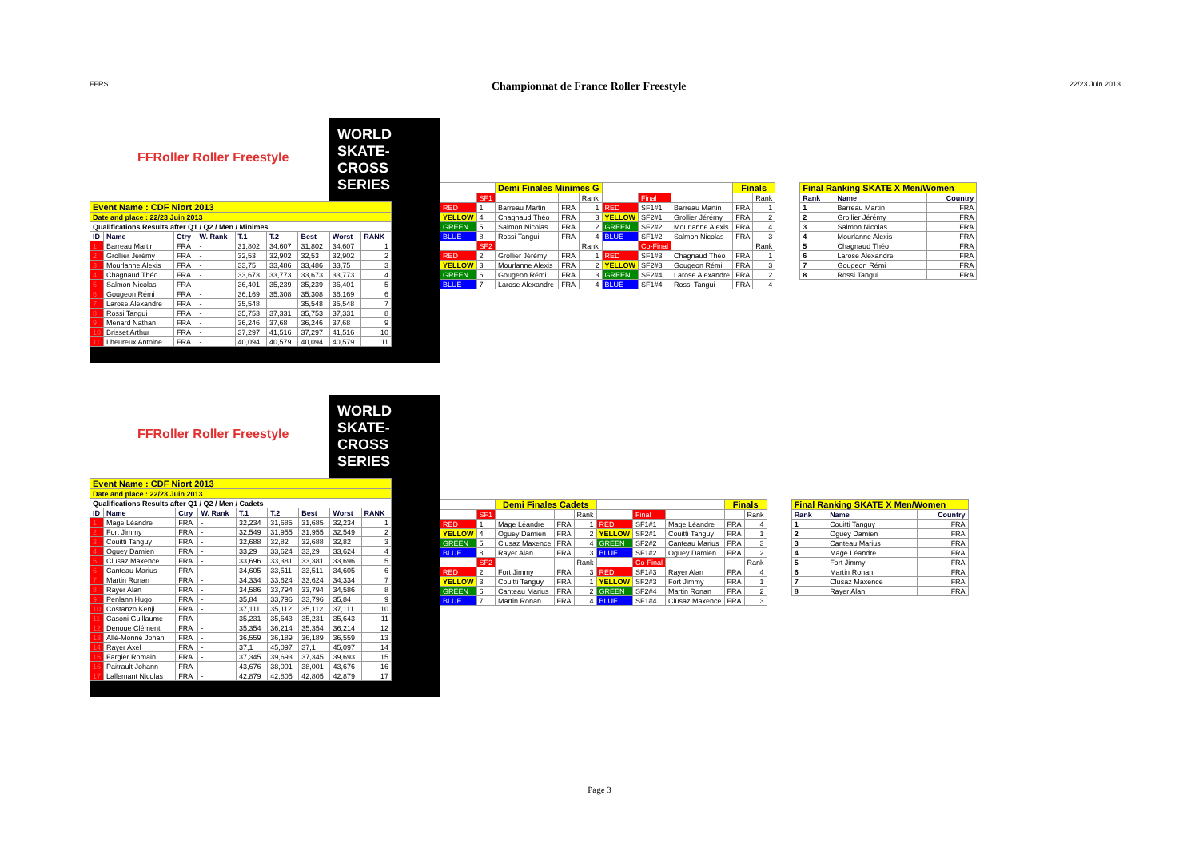FFRS Championnat de France Roller Freestyle 22/23 Juin 2013
FFRoller Roller Freestyle
WORLD SKATE-CROSS SERIES
| Event Name : CDF Niort 2013 | | | | | | | | |
| Date and place : 22/23 Juin 2013 | | | | | | | | |
| Qualifications Results after Q1 / Q2 / Men / Minimes | | | | | | | | |
| ID | Name | Ctry | W. Rank | T.1 | T.2 | Best | Worst | RANK |
| 1 | Barreau Martin | FRA | - | 31,802 | 34,607 | 31,802 | 34,607 | 1 |
| 2 | Grollier Jérémy | FRA | - | 32,53 | 32,902 | 32,53 | 32,902 | 2 |
| 3 | Mourlanne Alexis | FRA | - | 33,75 | 33,486 | 33,486 | 33,75 | 3 |
| 4 | Chagnaud Théo | FRA | - | 33,673 | 33,773 | 33,673 | 33,773 | 4 |
| 5 | Salmon Nicolas | FRA | - | 36,401 | 35,239 | 35,239 | 36,401 | 5 |
| 6 | Gougeon Rémi | FRA | - | 36,169 | 35,308 | 35,308 | 36,169 | 6 |
| 7 | Larose Alexandre | FRA | - | 35,548 | | 35,548 | 35,548 | 7 |
| 8 | Rossi Tangui | FRA | - | 35,753 | 37,331 | 35,753 | 37,331 | 8 |
| 9 | Menard Nathan | FRA | - | 36,246 | 37,68 | 36,246 | 37,68 | 9 |
| 10 | Brisset Arthur | FRA | - | 37,297 | 41,516 | 37,297 | 41,516 | 10 |
| 11 | Lheureux Antoine | FRA | - | 40,094 | 40,579 | 40,094 | 40,579 | 11 |
| | | Demi Finales Minimes G | | | | | | Finals | |
| | SF1 | | | Rank | | Final | | | Rank |
| RED | 1 | Barreau Martin | FRA | 1 | RED | SF1#1 | Barreau Martin | FRA | 1 |
| YELLOW | 4 | Chagnaud Théo | FRA | 3 | YELLOW | SF2#1 | Grollier Jérémy | FRA | 2 |
| GREEN | 5 | Salmon Nicolas | FRA | 2 | GREEN | SF2#2 | Mourlanne Alexis | FRA | 4 |
| BLUE | 8 | Rossi Tangui | FRA | 4 | BLUE | SF1#2 | Salmon Nicolas | FRA | 3 |
| | SF2 | | | Rank | | Co-Final | | | Rank |
| RED | 2 | Grollier Jérémy | FRA | 1 | RED | SF1#3 | Chagnaud Théo | FRA | 1 |
| YELLOW | 3 | Mourlanne Alexis | FRA | 2 | YELLOW | SF2#3 | Gougeon Rémi | FRA | 3 |
| GREEN | 6 | Gougeon Rémi | FRA | 3 | GREEN | SF2#4 | Larose Alexandre | FRA | 2 |
| BLUE | 7 | Larose Alexandre | FRA | 4 | BLUE | SF1#4 | Rossi Tangui | FRA | 4 |
| Final Ranking SKATE X Men/Women | | |
| Rank | Name | Country |
| 1 | Barreau Martin | FRA |
| 2 | Grollier Jérémy | FRA |
| 3 | Salmon Nicolas | FRA |
| 4 | Mourlanne Alexis | FRA |
| 5 | Chagnaud Théo | FRA |
| 6 | Larose Alexandre | FRA |
| 7 | Gougeon Rémi | FRA |
| 8 | Rossi Tangui | FRA |
FFRoller Roller Freestyle
WORLD SKATE-CROSS SERIES
| Event Name : CDF Niort 2013 | | | | | | | | |
| Date and place : 22/23 Juin 2013 | | | | | | | | |
| Qualifications Results after Q1 / Q2 / Men / Cadets | | | | | | | | |
| ID | Name | Ctry | W. Rank | T.1 | T.2 | Best | Worst | RANK |
| 1 | Mage Léandre | FRA | - | 32,234 | 31,685 | 31,685 | 32,234 | 1 |
| 2 | Fort Jimmy | FRA | - | 32,549 | 31,955 | 31,955 | 32,549 | 2 |
| 3 | Couitti Tanguy | FRA | - | 32,688 | 32,82 | 32,688 | 32,82 | 3 |
| 4 | Oguey Damien | FRA | - | 33,29 | 33,624 | 33,29 | 33,624 | 4 |
| 5 | Clusaz Maxence | FRA | - | 33,696 | 33,381 | 33,381 | 33,696 | 5 |
| 6 | Canteau Marius | FRA | - | 34,605 | 33,511 | 33,511 | 34,605 | 6 |
| 7 | Martin Ronan | FRA | - | 34,334 | 33,624 | 33,624 | 34,334 | 7 |
| 8 | Rayer Alan | FRA | - | 34,586 | 33,794 | 33,794 | 34,586 | 8 |
| 9 | Penlann Hugo | FRA | - | 35,84 | 33,796 | 33,796 | 35,84 | 9 |
| 10 | Costanzo Kenji | FRA | - | 37,111 | 35,112 | 35,112 | 37,111 | 10 |
| 11 | Casoni Guillaume | FRA | - | 35,231 | 35,643 | 35,231 | 35,643 | 11 |
| 12 | Denoue Clément | FRA | - | 35,354 | 36,214 | 35,354 | 36,214 | 12 |
| 13 | Allé-Monné Jonah | FRA | - | 36,559 | 36,189 | 36,189 | 36,559 | 13 |
| 14 | Rayer Axel | FRA | - | 37,1 | 45,097 | 37,1 | 45,097 | 14 |
| 15 | Fargier Romain | FRA | - | 37,345 | 39,693 | 37,345 | 39,693 | 15 |
| 16 | Paitrault Johann | FRA | - | 43,676 | 38,001 | 38,001 | 43,676 | 16 |
| 17 | Lallemant Nicolas | FRA | - | 42,879 | 42,805 | 42,805 | 42,879 | 17 |
| | | Demi Finales Cadets | | | | | | Finals | |
| | SF1 | | | Rank | | Final | | | Rank |
| RED | 1 | Mage Léandre | FRA | 1 | RED | SF1#1 | Mage Léandre | FRA | 4 |
| YELLOW | 4 | Oguey Damien | FRA | 2 | YELLOW | SF2#1 | Couitti Tanguy | FRA | 1 |
| GREEN | 5 | Clusaz Maxence | FRA | 4 | GREEN | SF2#2 | Canteau Marius | FRA | 3 |
| BLUE | 8 | Rayer Alan | FRA | 3 | BLUE | SF1#2 | Oguey Damien | FRA | 2 |
| | SF2 | | | Rank | | Co-Final | | | Rank |
| RED | 2 | Fort Jimmy | FRA | 3 | RED | SF1#3 | Rayer Alan | FRA | 4 |
| YELLOW | 3 | Couitti Tanguy | FRA | 1 | YELLOW | SF2#3 | Fort Jimmy | FRA | 1 |
| GREEN | 6 | Canteau Marius | FRA | 2 | GREEN | SF2#4 | Martin Ronan | FRA | 2 |
| BLUE | 7 | Martin Ronan | FRA | 4 | BLUE | SF1#4 | Clusaz Maxence | FRA | 3 |
| Final Ranking SKATE X Men/Women | | |
| Rank | Name | Country |
| 1 | Couitti Tanguy | FRA |
| 2 | Oguey Damien | FRA |
| 3 | Canteau Marius | FRA |
| 4 | Mage Léandre | FRA |
| 5 | Fort Jimmy | FRA |
| 6 | Martin Ronan | FRA |
| 7 | Clusaz Maxence | FRA |
| 8 | Rayer Alan | FRA |
Page 3